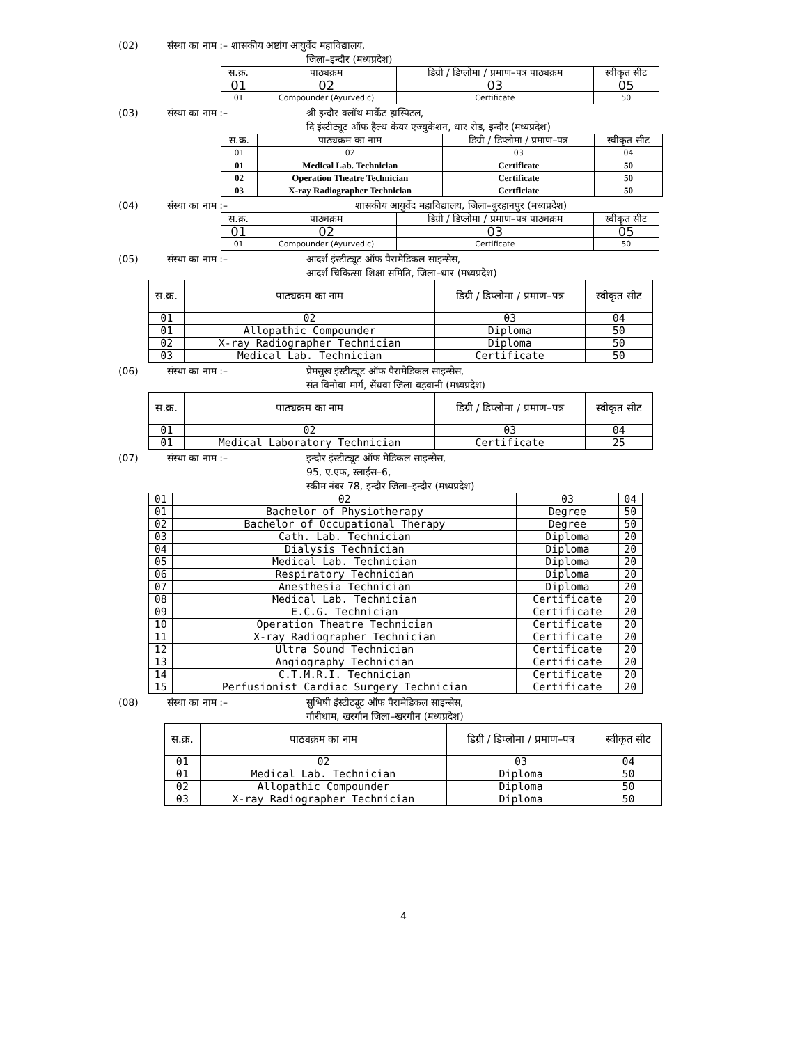(02) संस्था का नाम :– शासकीय अष्टांग आयुर्वेद महाविद्यालय,
जिला–इन्दौर (मध्यप्रदेश)
| स.क्र. | पाठ्यक्रम | डिग्री / डिप्लोमा / प्रमाण–पत्र पाठ्यक्रम | स्वीकृत सीट |
| 01 | 02 | 03 | 05 |
| 01 | Compounder (Ayurvedic) | Certificate | 50 |
(03) संस्था का नाम :– श्री इन्दौर क्लॉथ मार्केट हास्पिटल,
दि इंस्टीट्यूट ऑफ हैल्थ केयर एज्युकेशन, धार रोड, इन्दौर (मध्यप्रदेश)
| स.क्र. | पाठ्यक्रम का नाम | डिग्री / डिप्लोमा / प्रमाण–पत्र | स्वीकृत सीट |
| 01 | 02 | 03 | 04 |
| 01 | Medical Lab. Technician | Certificate | 50 |
| 02 | Operation Theatre Technician | Certificate | 50 |
| 03 | X-ray Radiographer Technician | Certficiate | 50 |
(04) संस्था का नाम :– शासकीय आयुर्वेद महाविद्यालय, जिला–बुरहानपुर (मध्यप्रदेश)
| स.क्र. | पाठ्यक्रम | डिग्री / डिप्लोमा / प्रमाण–पत्र पाठ्यक्रम | स्वीकृत सीट |
| 01 | 02 | 03 | 05 |
| 01 | Compounder (Ayurvedic) | Certificate | 50 |
(05) संस्था का नाम :– आदर्श इंस्टीट्यूट ऑफ पैरामेडिकल साइन्सेस,
आदर्श चिकित्सा शिक्षा समिति, जिला–धार (मध्यप्रदेश)
| स.क्र. | पाठ्यक्रम का नाम | डिग्री / डिप्लोमा / प्रमाण–पत्र | स्वीकृत सीट |
| 01 | 02 | 03 | 04 |
| 01 | Allopathic Compounder | Diploma | 50 |
| 02 | X-ray Radiographer Technician | Diploma | 50 |
| 03 | Medical Lab. Technician | Certificate | 50 |
(06) संस्था का नाम :– प्रेमसुख इंस्टीट्यूट ऑफ पैरामेडिकल साइन्सेस,
संत विनोबा मार्ग, सेंधवा जिला बड़वानी (मध्यप्रदेश)
| स.क्र. | पाठ्यक्रम का नाम | डिग्री / डिप्लोमा / प्रमाण–पत्र | स्वीकृत सीट |
| 01 | 02 | 03 | 04 |
| 01 | Medical Laboratory Technician | Certificate | 25 |
(07) संस्था का नाम :– इन्दौर इंस्टीट्यूट ऑफ मेडिकल साइन्सेस,
95, ए.एफ, स्लाईस–6,
स्कीम नंबर 78, इन्दौर जिला–इन्दौर (मध्यप्रदेश)
| 01 | 02 | 03 | 04 |
| 01 | Bachelor of Physiotherapy | Degree | 50 |
| 02 | Bachelor of Occupational Therapy | Degree | 50 |
| 03 | Cath. Lab. Technician | Diploma | 20 |
| 04 | Dialysis Technician | Diploma | 20 |
| 05 | Medical Lab. Technician | Diploma | 20 |
| 06 | Respiratory Technician | Diploma | 20 |
| 07 | Anesthesia Technician | Diploma | 20 |
| 08 | Medical Lab. Technician | Certificate | 20 |
| 09 | E.C.G. Technician | Certificate | 20 |
| 10 | Operation Theatre Technician | Certificate | 20 |
| 11 | X-ray Radiographer Technician | Certificate | 20 |
| 12 | Ultra Sound Technician | Certificate | 20 |
| 13 | Angiography Technician | Certificate | 20 |
| 14 | C.T.M.R.I. Technician | Certificate | 20 |
| 15 | Perfusionist Cardiac Surgery Technician | Certificate | 20 |
(08) संस्था का नाम :– सुभिषी इंस्टीट्यूट ऑफ पैरामेडिकल साइन्सेस,
गौरीधाम, खरगौन जिला–खरगौन (मध्यप्रदेश)
| स.क्र. | पाठ्यक्रम का नाम | डिग्री / डिप्लोमा / प्रमाण–पत्र | स्वीकृत सीट |
| 01 | 02 | 03 | 04 |
| 01 | Medical Lab. Technician | Diploma | 50 |
| 02 | Allopathic Compounder | Diploma | 50 |
| 03 | X-ray Radiographer Technician | Diploma | 50 |
4